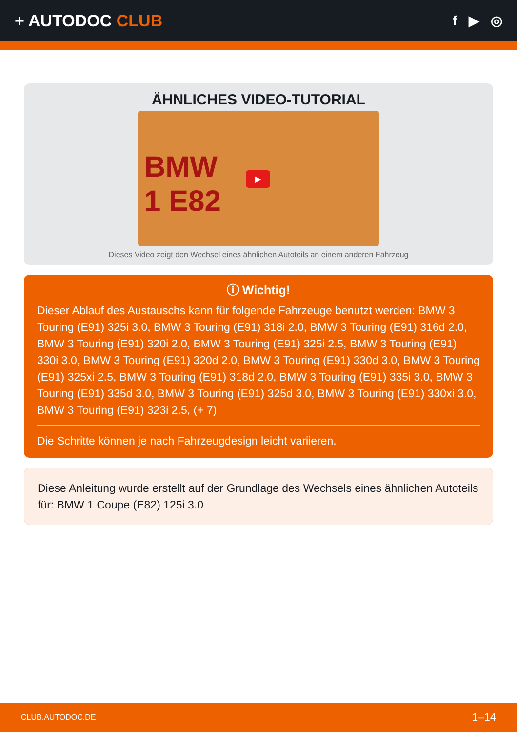+ AUTODOC CLUB
f ▶ ◎
ÄHNLICHES VIDEO-TUTORIAL
BMW
1 E82
▶
Dieses Video zeigt den Wechsel eines ähnlichen Autoteils an einem anderen Fahrzeug
ⓘ Wichtig!
Dieser Ablauf des Austauschs kann für folgende Fahrzeuge benutzt werden: BMW 3 Touring (E91) 325i 3.0, BMW 3 Touring (E91) 318i 2.0, BMW 3 Touring (E91) 316d 2.0, BMW 3 Touring (E91) 320i 2.0, BMW 3 Touring (E91) 325i 2.5, BMW 3 Touring (E91) 330i 3.0, BMW 3 Touring (E91) 320d 2.0, BMW 3 Touring (E91) 330d 3.0, BMW 3 Touring (E91) 325xi 2.5, BMW 3 Touring (E91) 318d 2.0, BMW 3 Touring (E91) 335i 3.0, BMW 3 Touring (E91) 335d 3.0, BMW 3 Touring (E91) 325d 3.0, BMW 3 Touring (E91) 330xi 3.0, BMW 3 Touring (E91) 323i 2.5, (+ 7)
Die Schritte können je nach Fahrzeugdesign leicht variieren.
Diese Anleitung wurde erstellt auf der Grundlage des Wechsels eines ähnlichen Autoteils für: BMW 1 Coupe (E82) 125i 3.0
CLUB.AUTODOC.DE 1–14